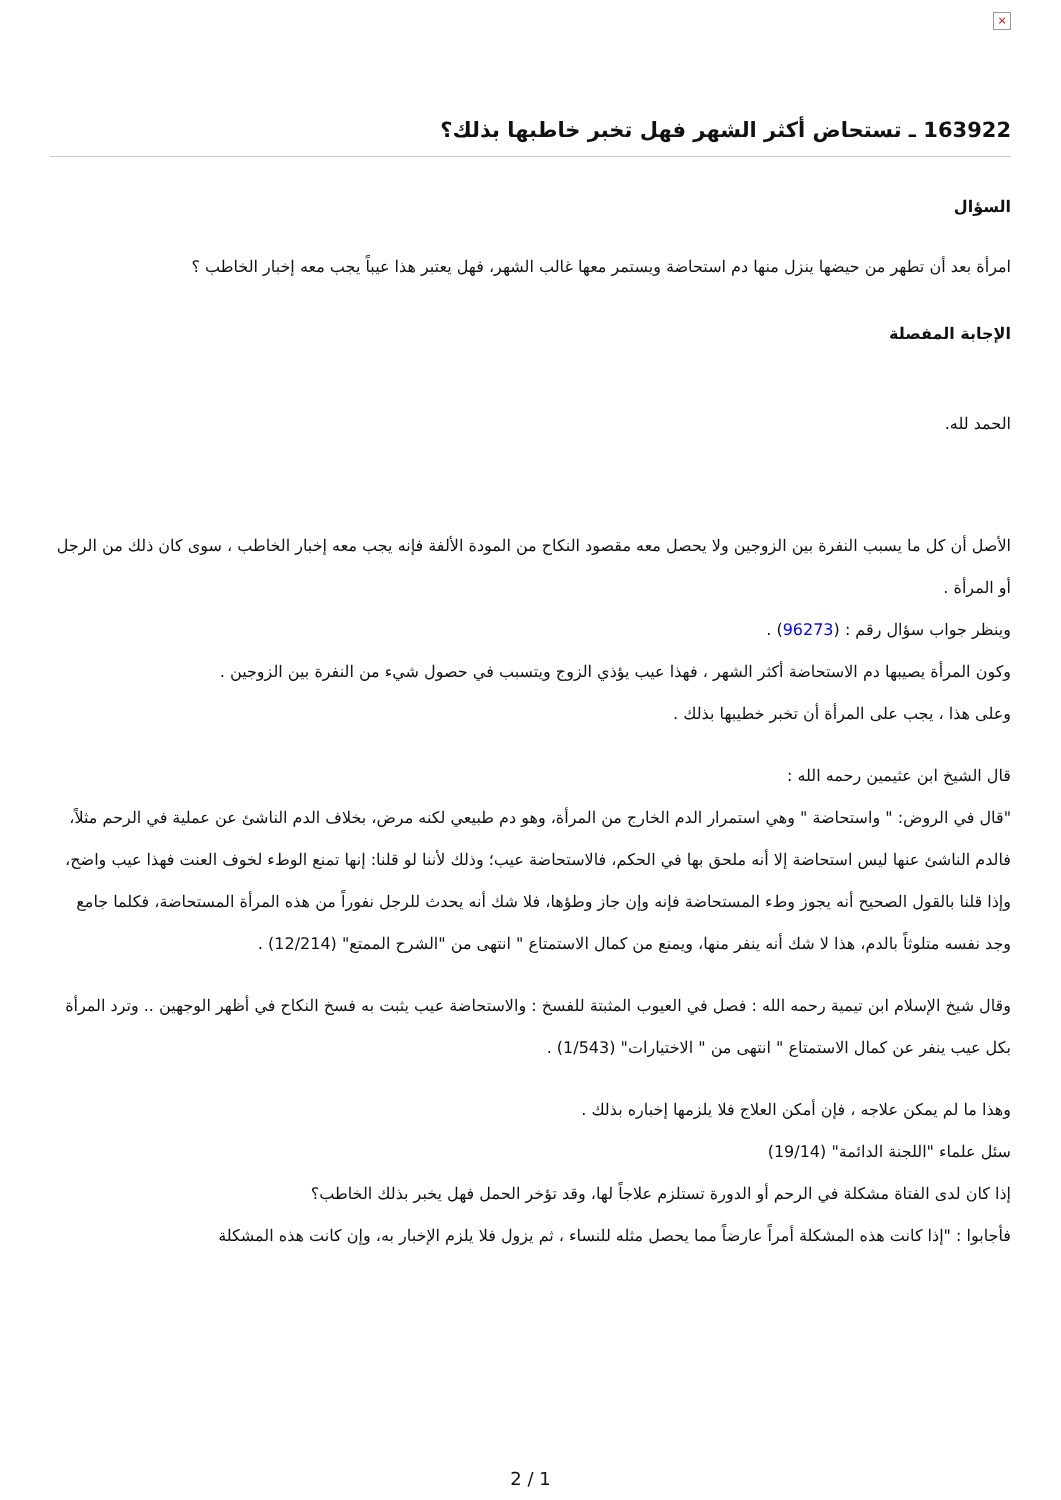×
163922 ـ تستحاض أكثر الشهر فهل تخبر خاطبها بذلك؟
السؤال
امرأة بعد أن تطهر من حيضها ينزل منها دم استحاضة ويستمر معها غالب الشهر، فهل يعتبر هذا عيباً يجب معه إخبار الخاطب ؟
الإجابة المفصلة
الحمد لله.
الأصل أن كل ما يسبب النفرة بين الزوجين ولا يحصل معه مقصود النكاح من المودة الألفة فإنه يجب معه إخبار الخاطب ، سوى كان ذلك من الرجل أو المرأة .
وينظر جواب سؤال رقم : (96273) .
وكون المرأة يصيبها دم الاستحاضة أكثر الشهر ، فهذا عيب يؤذي الزوج ويتسبب في حصول شيء من النفرة بين الزوجين .
وعلى هذا ، يجب على المرأة أن تخبر خطيبها بذلك .
قال الشيخ ابن عثيمين رحمه الله :
"قال في الروض: " واستحاضة " وهي استمرار الدم الخارج من المرأة، وهو دم طبيعي لكنه مرض، بخلاف الدم الناشئ عن عملية في الرحم مثلاً، فالدم الناشئ عنها ليس استحاضة إلا أنه ملحق بها في الحكم، فالاستحاضة عيب؛ وذلك لأننا لو قلنا: إنها تمنع الوطء لخوف العنت فهذا عيب واضح، وإذا قلنا بالقول الصحيح أنه يجوز وطء المستحاضة فإنه وإن جاز وطؤها، فلا شك أنه يحدث للرجل نفوراً من هذه المرأة المستحاضة، فكلما جامع وجد نفسه متلوثاً بالدم، هذا لا شك أنه ينفر منها، ويمنع من كمال الاستمتاع " انتهى من "الشرح الممتع" (12/214) .
وقال شيخ الإسلام ابن تيمية رحمه الله : فصل في العيوب المثبتة للفسخ : والاستحاضة عيب يثبت به فسخ النكاح في أظهر الوجهين .. وترد المرأة بكل عيب ينفر عن كمال الاستمتاع " انتهى من " الاختيارات" (1/543) .
وهذا ما لم يمكن علاجه ، فإن أمكن العلاج فلا يلزمها إخباره بذلك .
سئل علماء "اللجنة الدائمة" (19/14)
إذا كان لدى الفتاة مشكلة في الرحم أو الدورة تستلزم علاجاً لها، وقد تؤخر الحمل فهل يخبر بذلك الخاطب؟
فأجابوا : "إذا كانت هذه المشكلة أمراً عارضاً مما يحصل مثله للنساء ، ثم يزول فلا يلزم الإخبار به، وإن كانت هذه المشكلة
2 / 1